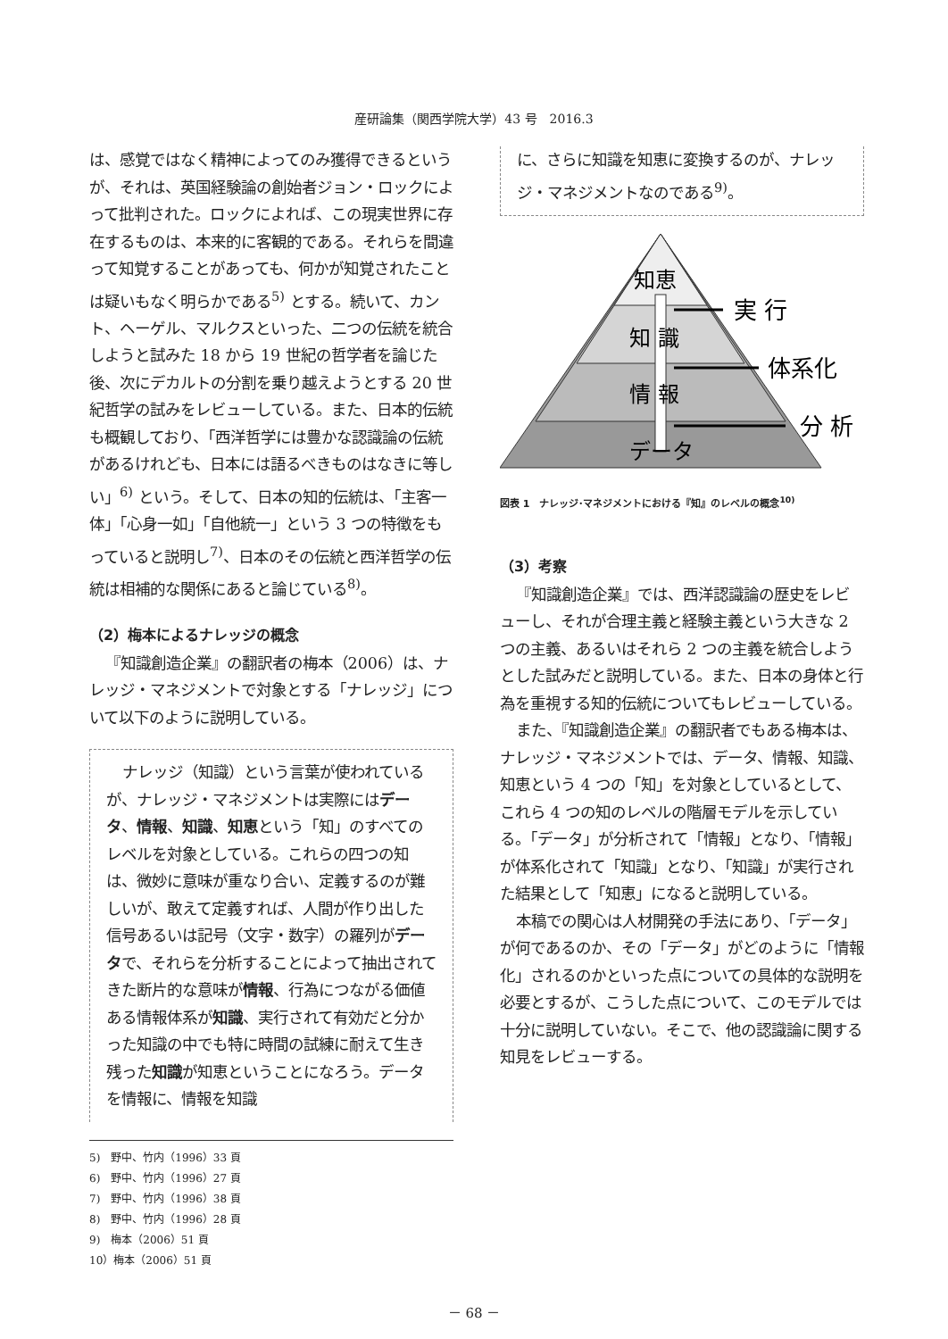産研論集（関西学院大学）43 号　2016.3
は、感覚ではなく精神によってのみ獲得できるというが、それは、英国経験論の創始者ジョン・ロックによって批判された。ロックによれば、この現実世界に存在するものは、本来的に客観的である。それらを間違って知覚することがあっても、何かが知覚されたことは疑いもなく明らかである<sup>5)</sup> とする。続いて、カント、ヘーゲル、マルクスといった、二つの伝統を統合しようと試みた 18 から 19 世紀の哲学者を論じた後、次にデカルトの分割を乗り越えようとする 20 世紀哲学の試みをレビューしている。また、日本的伝統も概観しており、「西洋哲学には豊かな認識論の伝統があるけれども、日本には語るべきものはなきに等しい」<sup>6)</sup> という。そして、日本の知的伝統は、「主客一体」「心身一如」「自他統一」という 3 つの特徴をもっていると説明し<sup>7)</sup>、日本のその伝統と西洋哲学の伝統は相補的な関係にあると論じている<sup>8)</sup>。
（2）梅本によるナレッジの概念
『知識創造企業』の翻訳者の梅本（2006）は、ナレッジ・マネジメントで対象とする「ナレッジ」について以下のように説明している。
ナレッジ（知識）という言葉が使われているが、ナレッジ・マネジメントは実際にはデータ、情報、知識、知恵という「知」のすべてのレベルを対象としている。これらの四つの知は、微妙に意味が重なり合い、定義するのが難しいが、敢えて定義すれば、人間が作り出した信号あるいは記号（文字・数字）の羅列がデータで、それらを分析することによって抽出されてきた断片的な意味が情報、行為につながる価値ある情報体系が知識、実行されて有効だと分かった知識の中でも特に時間の試練に耐えて生き残った知識が知恵ということになろう。データを情報に、情報を知識
5)　野中、竹内（1996）33 頁
6)　野中、竹内（1996）27 頁
7)　野中、竹内（1996）38 頁
8)　野中、竹内（1996）28 頁
9)　梅本（2006）51 頁
10）梅本（2006）51 頁
に、さらに知識を知恵に変換するのが、ナレッジ・マネジメントなのである<sup>9)</sup>。
知恵
知 識
情 報
データ
実 行
体系化
分 析
図表 1　ナレッジ･マネジメントにおける『知』のレベルの概念<sup>10)</sup>
（3）考察
『知識創造企業』では、西洋認識論の歴史をレビューし、それが合理主義と経験主義という大きな 2 つの主義、あるいはそれら 2 つの主義を統合しようとした試みだと説明している。また、日本の身体と行為を重視する知的伝統についてもレビューしている。
また、『知識創造企業』の翻訳者でもある梅本は、ナレッジ・マネジメントでは、データ、情報、知識、知恵という 4 つの「知」を対象としているとして、これら 4 つの知のレベルの階層モデルを示している。「データ」が分析されて「情報」となり、「情報」が体系化されて「知識」となり、「知識」が実行された結果として「知恵」になると説明している。
本稿での関心は人材開発の手法にあり、「データ」が何であるのか、その「データ」がどのように「情報化」されるのかといった点についての具体的な説明を必要とするが、こうした点について、このモデルでは十分に説明していない。そこで、他の認識論に関する知見をレビューする。
－ 68 －